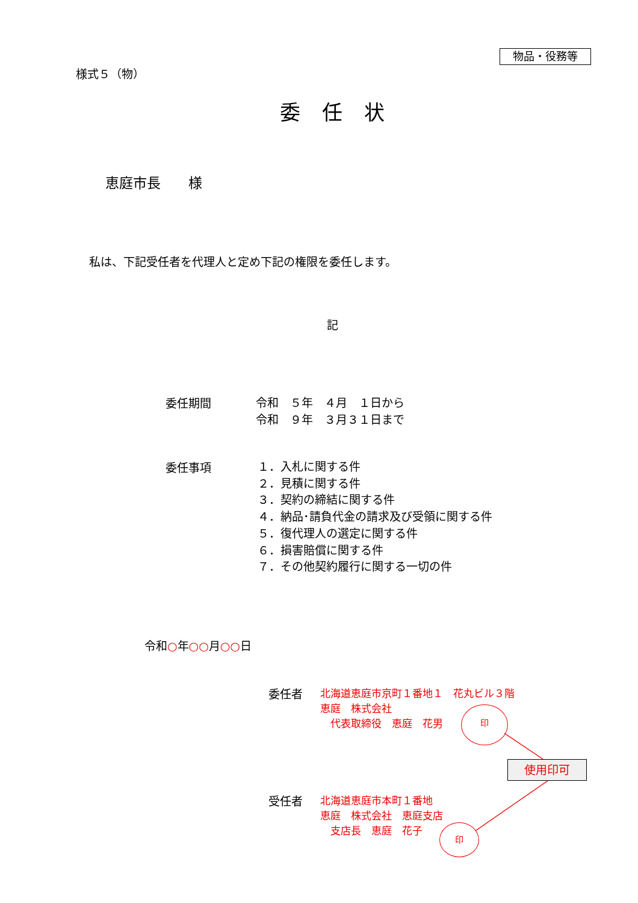物品・役務等
様式５（物）
委任状
恵庭市長　　様
私は、下記受任者を代理人と定め下記の権限を委任します。
記
委任期間
令和　５年　４月　１日から
令和　９年　３月３１日まで
委任事項
１．入札に関する件
２．見積に関する件
３．契約の締結に関する件
４．納品･請負代金の請求及び受領に関する件
５．復代理人の選定に関する件
６．損害賠償に関する件
７．その他契約履行に関する一切の件
令和○年○○月○○日
委任者
北海道恵庭市京町１番地１　花丸ビル３階
恵庭　株式会社
　代表取締役　恵庭　花男
印
使用印可
受任者
北海道恵庭市本町１番地
恵庭　株式会社　恵庭支店
　支店長　恵庭　花子
印